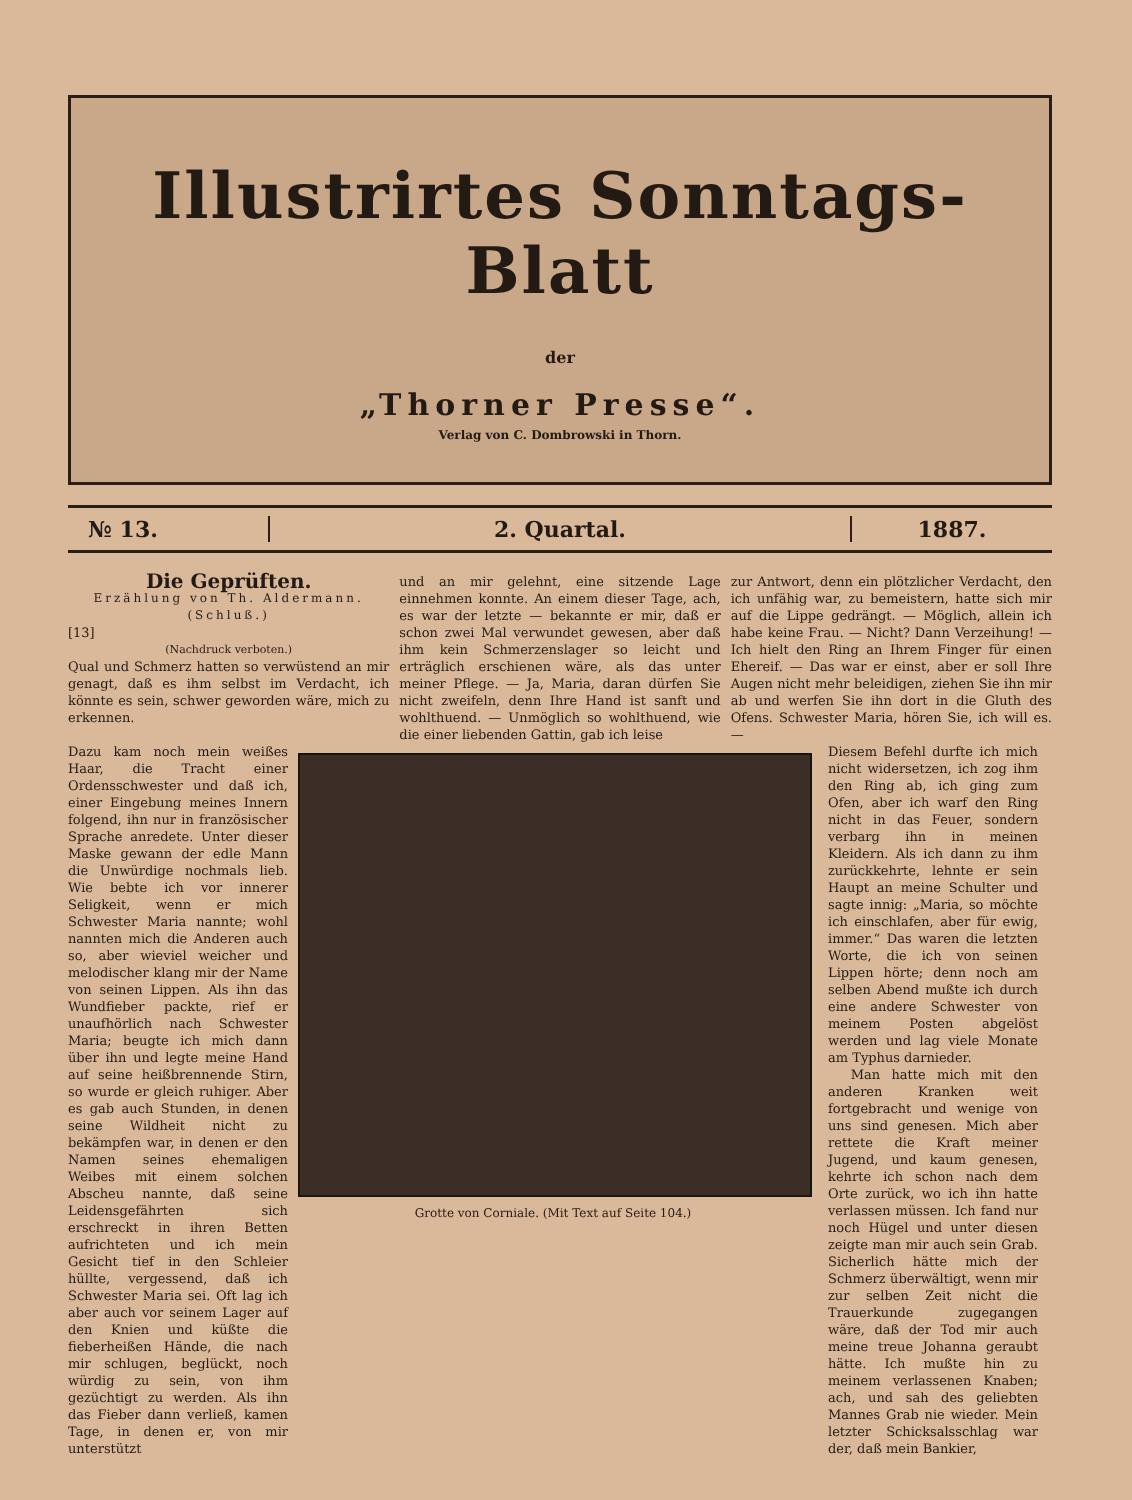Illustrirtes Sonntags-Blatt
der
„Thorner Presse“.
Verlag von C. Dombrowski in Thorn.
№ 13. 2. Quartal. 1887.
Die Geprüften.
Erzählung von Th. Aldermann.
(Schluß.)
[13]
(Nachdruck verboten.)
Qual und Schmerz hatten so verwüstend an mir genagt, daß es ihm selbst im Verdacht, ich könnte es sein, schwer geworden wäre, mich zu erkennen.
und an mir gelehnt, eine sitzende Lage einnehmen konnte. An einem dieser Tage, ach, es war der letzte — bekannte er mir, daß er schon zwei Mal verwundet gewesen, aber daß ihm kein Schmerzenslager so leicht und erträglich erschienen wäre, als das unter meiner Pflege. — Ja, Maria, daran dürfen Sie nicht zweifeln, denn Ihre Hand ist sanft und wohlthuend. — Unmöglich so wohlthuend, wie die einer liebenden Gattin, gab ich leise
zur Antwort, denn ein plötzlicher Verdacht, den ich unfähig war, zu bemeistern, hatte sich mir auf die Lippe gedrängt. — Möglich, allein ich habe keine Frau. — Nicht? Dann Verzeihung! — Ich hielt den Ring an Ihrem Finger für einen Ehereif. — Das war er einst, aber er soll Ihre Augen nicht mehr beleidigen, ziehen Sie ihn mir ab und werfen Sie ihn dort in die Gluth des Ofens. Schwester Maria, hören Sie, ich will es. —
Dazu kam noch mein weißes Haar, die Tracht einer Ordensschwester und daß ich, einer Eingebung meines Innern folgend, ihn nur in französischer Sprache anredete. Unter dieser Maske gewann der edle Mann die Unwürdige nochmals lieb. Wie bebte ich vor innerer Seligkeit, wenn er mich Schwester Maria nannte; wohl nannten mich die Anderen auch so, aber wieviel weicher und melodischer klang mir der Name von seinen Lippen. Als ihn das Wundfieber packte, rief er unaufhörlich nach Schwester Maria; beugte ich mich dann über ihn und legte meine Hand auf seine heißbrennende Stirn, so wurde er gleich ruhiger. Aber es gab auch Stunden, in denen seine Wildheit nicht zu bekämpfen war, in denen er den Namen seines ehemaligen Weibes mit einem solchen Abscheu nannte, daß seine Leidensgefährten sich erschreckt in ihren Betten aufrichteten und ich mein Gesicht tief in den Schleier hüllte, vergessend, daß ich Schwester Maria sei. Oft lag ich aber auch vor seinem Lager auf den Knien und küßte die fieberheißen Hände, die nach mir schlugen, beglückt, noch würdig zu sein, von ihm gezüchtigt zu werden. Als ihn das Fieber dann verließ, kamen Tage, in denen er, von mir unterstützt
Grotte von Corniale. (Mit Text auf Seite 104.)
Diesem Befehl durfte ich mich nicht widersetzen, ich zog ihm den Ring ab, ich ging zum Ofen, aber ich warf den Ring nicht in das Feuer, sondern verbarg ihn in meinen Kleidern. Als ich dann zu ihm zurückkehrte, lehnte er sein Haupt an meine Schulter und sagte innig: „Maria, so möchte ich einschlafen, aber für ewig, immer.“ Das waren die letzten Worte, die ich von seinen Lippen hörte; denn noch am selben Abend mußte ich durch eine andere Schwester von meinem Posten abgelöst werden und lag viele Monate am Typhus darnieder.
Man hatte mich mit den anderen Kranken weit fortgebracht und wenige von uns sind genesen. Mich aber rettete die Kraft meiner Jugend, und kaum genesen, kehrte ich schon nach dem Orte zurück, wo ich ihn hatte verlassen müssen. Ich fand nur noch Hügel und unter diesen zeigte man mir auch sein Grab. Sicherlich hätte mich der Schmerz überwältigt, wenn mir zur selben Zeit nicht die Trauerkunde zugegangen wäre, daß der Tod mir auch meine treue Johanna geraubt hätte. Ich mußte hin zu meinem verlassenen Knaben; ach, und sah des geliebten Mannes Grab nie wieder. Mein letzter Schicksalsschlag war der, daß mein Bankier,